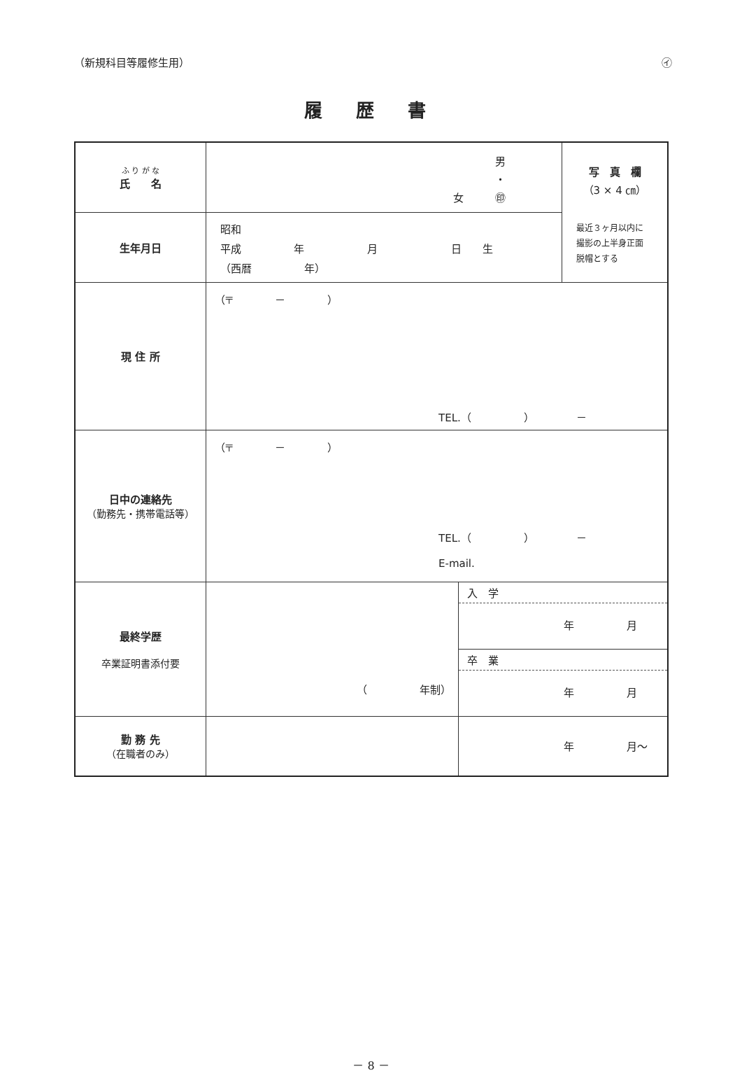（新規科目等履修生用） ㋑
履歴書
| ふ り が な 氏 名 | 男 ・ 女 ㊞ | | 写 真 欄 （3 × 4 ㎝） 最近３ヶ月以内に 撮影の上半身正面 脱帽とする |
| 生年月日 | 昭和 平成 年 月 日 生 （西暦 年） | | |
| 現 住 所 | （〒 － ） TEL.（ ） － | | |
| 日中の連絡先 （勤務先・携帯電話等） | （〒 － ） TEL.（ ） － E-mail. | | |
| 最終学歴 卒業証明書添付要 | （ 年制） | 入 学 年 月 卒 業 年 月 | |
| 勤 務 先 （在職者のみ） | | 年 月～ | |
－ 8 －